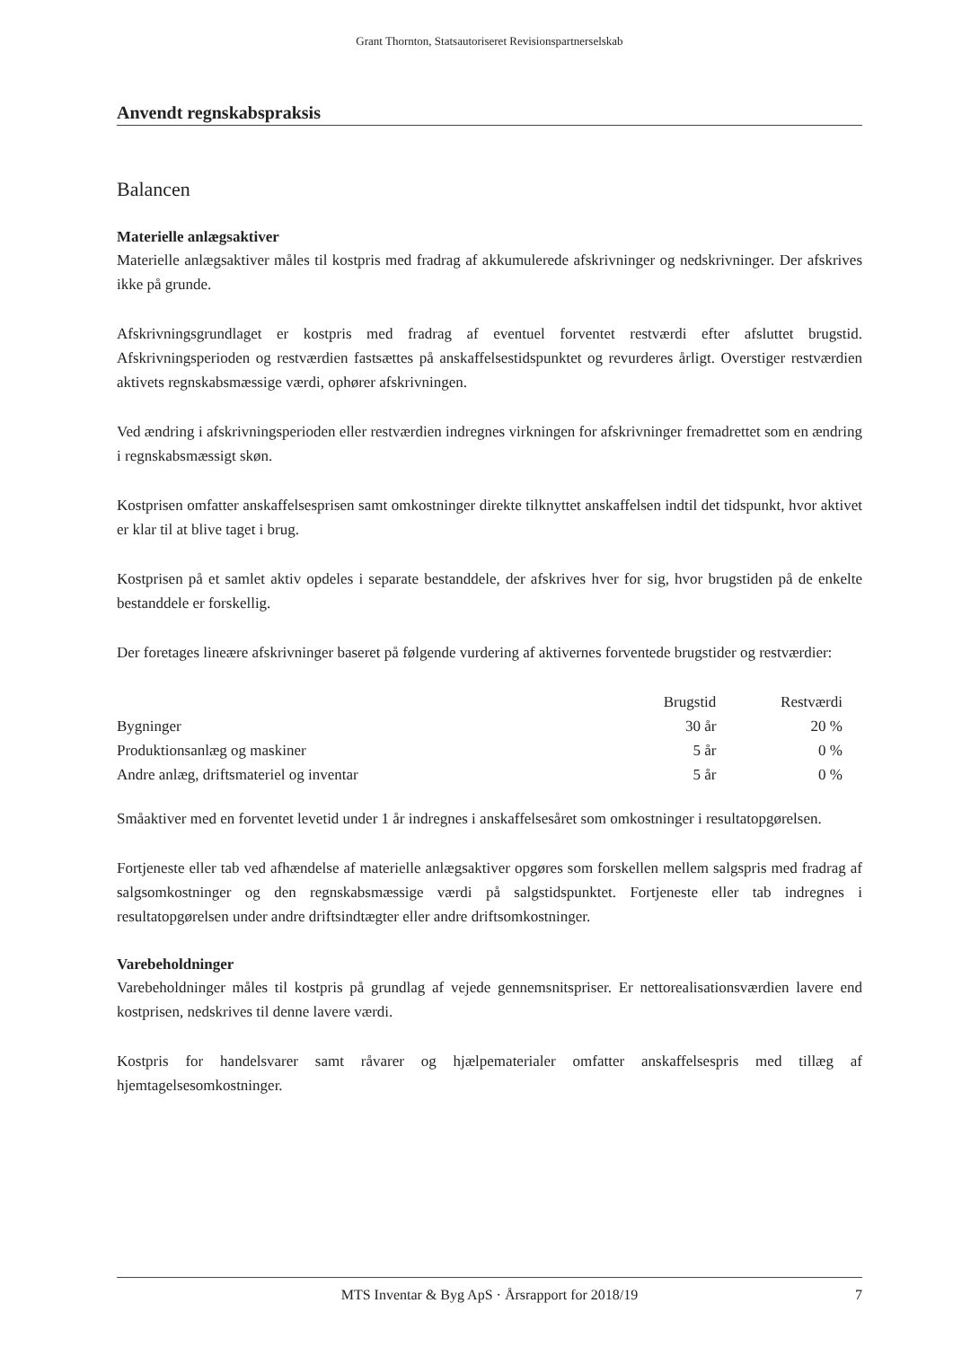Grant Thornton, Statsautoriseret Revisionspartnerselskab
Anvendt regnskabspraksis
Balancen
Materielle anlægsaktiver
Materielle anlægsaktiver måles til kostpris med fradrag af akkumulerede afskrivninger og nedskrivninger. Der afskrives ikke på grunde.
Afskrivningsgrundlaget er kostpris med fradrag af eventuel forventet restværdi efter afsluttet brugstid. Afskrivningsperioden og restværdien fastsættes på anskaffelsestidspunktet og revurderes årligt. Overstiger restværdien aktivets regnskabsmæssige værdi, ophører afskrivningen.
Ved ændring i afskrivningsperioden eller restværdien indregnes virkningen for afskrivninger fremadrettet som en ændring i regnskabsmæssigt skøn.
Kostprisen omfatter anskaffelsesprisen samt omkostninger direkte tilknyttet anskaffelsen indtil det tidspunkt, hvor aktivet er klar til at blive taget i brug.
Kostprisen på et samlet aktiv opdeles i separate bestanddele, der afskrives hver for sig, hvor brugstiden på de enkelte bestanddele er forskellig.
Der foretages lineære afskrivninger baseret på følgende vurdering af aktivernes forventede brugstider og restværdier:
| | Brugstid | Restværdi |
| --- | --- | --- |
| Bygninger | 30 år | 20 % |
| Produktionsanlæg og maskiner | 5 år | 0 % |
| Andre anlæg, driftsmateriel og inventar | 5 år | 0 % |
Småaktiver med en forventet levetid under 1 år indregnes i anskaffelsesåret som omkostninger i resultatopgørelsen.
Fortjeneste eller tab ved afhændelse af materielle anlægsaktiver opgøres som forskellen mellem salgspris med fradrag af salgsomkostninger og den regnskabsmæssige værdi på salgstidspunktet. Fortjeneste eller tab indregnes i resultatopgørelsen under andre driftsindtægter eller andre driftsomkostninger.
Varebeholdninger
Varebeholdninger måles til kostpris på grundlag af vejede gennemsnitspriser. Er nettorealisationsværdien lavere end kostprisen, nedskrives til denne lavere værdi.
Kostpris for handelsvarer samt råvarer og hjælpematerialer omfatter anskaffelsespris med tillæg af hjemtagelsesomkostninger.
MTS Inventar & Byg ApS · Årsrapport for 2018/19 7